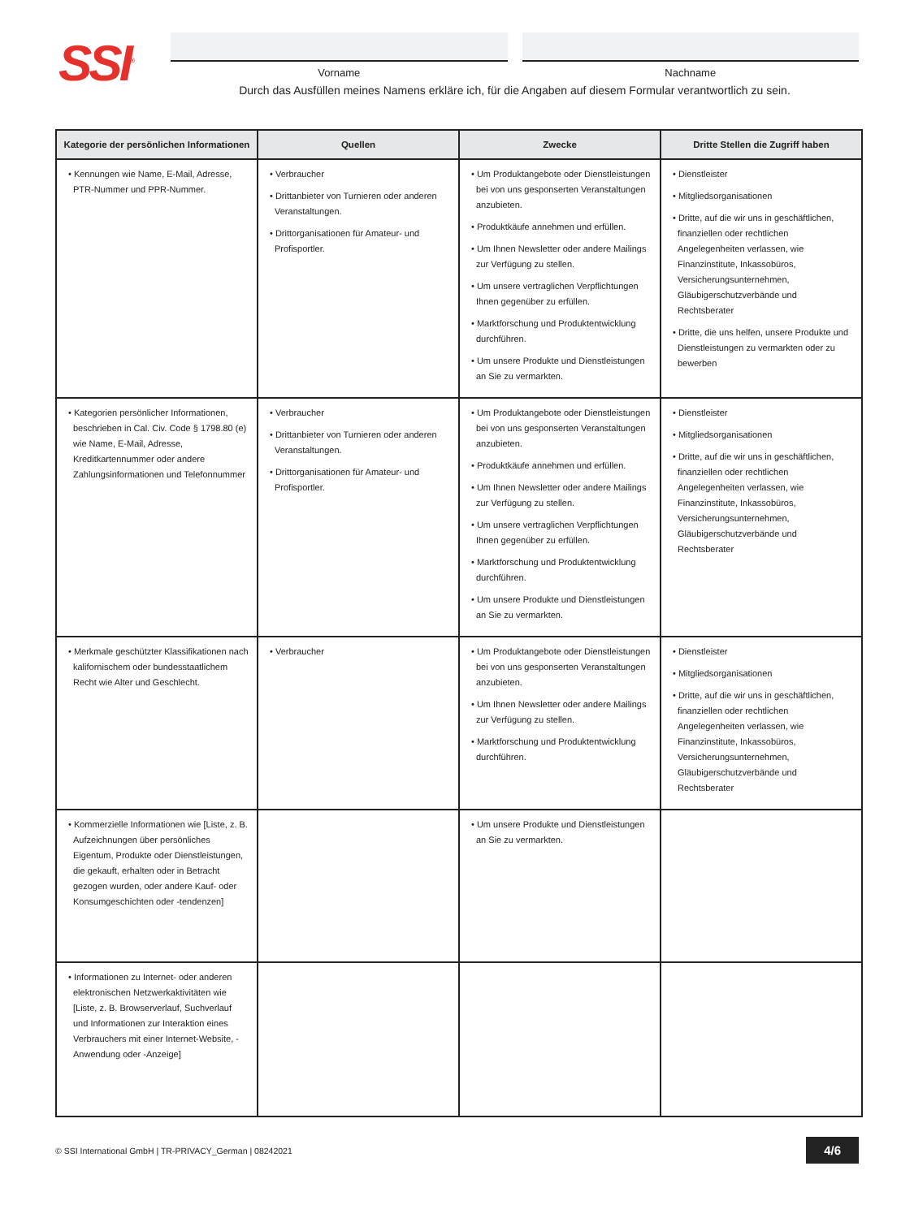SSI<sup>®</sup>
Vorname Nachname
Durch das Ausfüllen meines Namens erkläre ich, für die Angaben auf diesem Formular verantwortlich zu sein.
| Kategorie der persönlichen Informationen | Quellen | Zwecke | Dritte Stellen die Zugriff haben |
| --- | --- | --- | --- |
| • Kennungen wie Name, E-Mail, Adresse, PTR-Nummer und PPR-Nummer. | • Verbraucher • Drittanbieter von Turnieren oder anderen Veranstaltungen. • Drittorganisationen für Amateur- und Profisportler. | • Um Produktangebote oder Dienstleistungen bei von uns gesponserten Veranstaltungen anzubieten. • Produktkäufe annehmen und erfüllen. • Um Ihnen Newsletter oder andere Mailings zur Verfügung zu stellen. • Um unsere vertraglichen Verpflichtungen Ihnen gegenüber zu erfüllen. • Marktforschung und Produktentwicklung durchführen. • Um unsere Produkte und Dienstleistungen an Sie zu vermarkten. | • Dienstleister • Mitgliedsorganisationen • Dritte, auf die wir uns in geschäftlichen, finanziellen oder rechtlichen Angelegenheiten verlassen, wie Finanzinstitute, Inkassobüros, Versicherungsunternehmen, Gläubigerschutzverbände und Rechtsberater • Dritte, die uns helfen, unsere Produkte und Dienstleistungen zu vermarkten oder zu bewerben |
| • Kategorien persönlicher Informationen, beschrieben in Cal. Civ. Code § 1798.80 (e) wie Name, E-Mail, Adresse, Kreditkartennummer oder andere Zahlungsinformationen und Telefonnummer | • Verbraucher • Drittanbieter von Turnieren oder anderen Veranstaltungen. • Drittorganisationen für Amateur- und Profisportler. | • Um Produktangebote oder Dienstleistungen bei von uns gesponserten Veranstaltungen anzubieten. • Produktkäufe annehmen und erfüllen. • Um Ihnen Newsletter oder andere Mailings zur Verfügung zu stellen. • Um unsere vertraglichen Verpflichtungen Ihnen gegenüber zu erfüllen. • Marktforschung und Produktentwicklung durchführen. • Um unsere Produkte und Dienstleistungen an Sie zu vermarkten. | • Dienstleister • Mitgliedsorganisationen • Dritte, auf die wir uns in geschäftlichen, finanziellen oder rechtlichen Angelegenheiten verlassen, wie Finanzinstitute, Inkassobüros, Versicherungsunternehmen, Gläubigerschutzverbände und Rechtsberater |
| • Merkmale geschützter Klassifikationen nach kalifornischem oder bundesstaatlichem Recht wie Alter und Geschlecht. | • Verbraucher | • Um Produktangebote oder Dienstleistungen bei von uns gesponserten Veranstaltungen anzubieten. • Um Ihnen Newsletter oder andere Mailings zur Verfügung zu stellen. • Marktforschung und Produktentwicklung durchführen. | • Dienstleister • Mitgliedsorganisationen • Dritte, auf die wir uns in geschäftlichen, finanziellen oder rechtlichen Angelegenheiten verlassen, wie Finanzinstitute, Inkassobüros, Versicherungsunternehmen, Gläubigerschutzverbände und Rechtsberater |
| • Kommerzielle Informationen wie [Liste, z. B. Aufzeichnungen über persönliches Eigentum, Produkte oder Dienstleistungen, die gekauft, erhalten oder in Betracht gezogen wurden, oder andere Kauf- oder Konsumgeschichten oder -tendenzen] | | • Um unsere Produkte und Dienstleistungen an Sie zu vermarkten. | |
| • Informationen zu Internet- oder anderen elektronischen Netzwerkaktivitäten wie [Liste, z. B. Browserverlauf, Suchverlauf und Informationen zur Interaktion eines Verbrauchers mit einer Internet-Website, -Anwendung oder -Anzeige] | | | |
© SSI International GmbH | TR-PRIVACY_German | 08242021 4/6